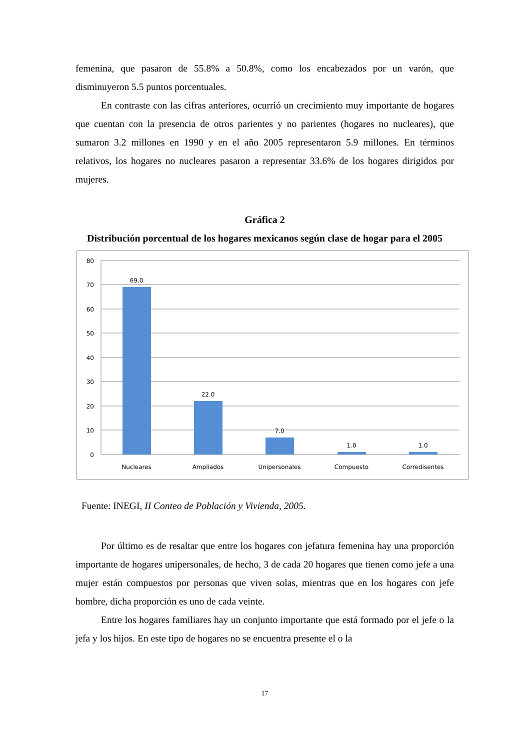femenina, que pasaron de 55.8% a 50.8%, como los encabezados por un varón, que disminuyeron 5.5 puntos porcentuales.
En contraste con las cifras anteriores, ocurrió un crecimiento muy importante de hogares que cuentan con la presencia de otros parientes y no parientes (hogares no nucleares), que sumaron 3.2 millones en 1990 y en el año 2005 representaron 5.9 millones. En términos relativos, los hogares no nucleares pasaron a representar 33.6% de los hogares dirigidos por mujeres.
Gráfica 2
Distribución porcentual de los hogares mexicanos según clase de hogar para el 2005
80
70
60
50
40
30
20
10
0
69.0
22.0
7.0
1.0
1.0
Nucleares
Ampliados
Unipersonales
Compuesto
Corredisentes
Fuente: INEGI, II Conteo de Población y Vivienda, 2005.
Por último es de resaltar que entre los hogares con jefatura femenina hay una proporción importante de hogares unipersonales, de hecho, 3 de cada 20 hogares que tienen como jefe a una mujer están compuestos por personas que viven solas, mientras que en los hogares con jefe hombre, dicha proporción es uno de cada veinte.
Entre los hogares familiares hay un conjunto importante que está formado por el jefe o la jefa y los hijos. En este tipo de hogares no se encuentra presente el o la
17